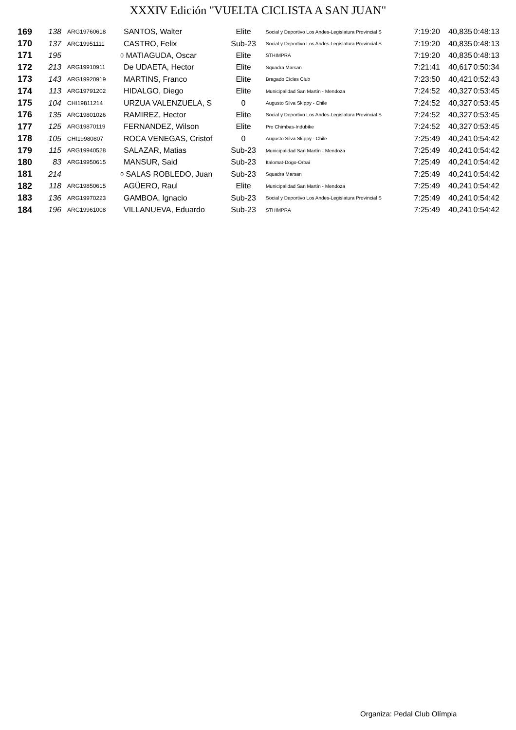XXXIV Edición "VUELTA CICLISTA A SAN JUAN"
| 169 | 138 | ARG19760618 | SANTOS, Walter | Elite | Social y Deportivo Los Andes-Legislatura Provincial S | 7:19:20 | 40,835 | 0:48:13 |
| 170 | 137 | ARG19951111 | CASTRO, Felix | Sub-23 | Social y Deportivo Los Andes-Legislatura Provincial S | 7:19:20 | 40,835 | 0:48:13 |
| 171 | 195 | 0 | MATIAGUDA, Oscar | Elite | STHIMPRA | 7:19:20 | 40,835 | 0:48:13 |
| 172 | 213 | ARG19910911 | De UDAETA, Hector | Elite | Squadra Marsan | 7:21:41 | 40,617 | 0:50:34 |
| 173 | 143 | ARG19920919 | MARTINS, Franco | Elite | Bragado Cicles Club | 7:23:50 | 40,421 | 0:52:43 |
| 174 | 113 | ARG19791202 | HIDALGO, Diego | Elite | Municipalidad San Martín - Mendoza | 7:24:52 | 40,327 | 0:53:45 |
| 175 | 104 | CHI19811214 | URZUA VALENZUELA, S | 0 | Augusto Silva Skippy - Chile | 7:24:52 | 40,327 | 0:53:45 |
| 176 | 135 | ARG19801026 | RAMIREZ, Hector | Elite | Social y Deportivo Los Andes-Legislatura Provincial S | 7:24:52 | 40,327 | 0:53:45 |
| 177 | 125 | ARG19870119 | FERNANDEZ, Wilson | Elite | Pro Chimbas-Indubike | 7:24:52 | 40,327 | 0:53:45 |
| 178 | 105 | CHI19980807 | ROCA VENEGAS, Cristof | 0 | Augusto Silva Skippy - Chile | 7:25:49 | 40,241 | 0:54:42 |
| 179 | 115 | ARG19940528 | SALAZAR, Matias | Sub-23 | Municipalidad San Martín - Mendoza | 7:25:49 | 40,241 | 0:54:42 |
| 180 | 83 | ARG19950615 | MANSUR, Said | Sub-23 | Italomat-Dogo-Orbai | 7:25:49 | 40,241 | 0:54:42 |
| 181 | 214 | 0 | SALAS ROBLEDO, Juan | Sub-23 | Squadra Marsan | 7:25:49 | 40,241 | 0:54:42 |
| 182 | 118 | ARG19850615 | AGÜERO, Raul | Elite | Municipalidad San Martín - Mendoza | 7:25:49 | 40,241 | 0:54:42 |
| 183 | 136 | ARG19970223 | GAMBOA, Ignacio | Sub-23 | Social y Deportivo Los Andes-Legislatura Provincial S | 7:25:49 | 40,241 | 0:54:42 |
| 184 | 196 | ARG19961008 | VILLANUEVA, Eduardo | Sub-23 | STHIMPRA | 7:25:49 | 40,241 | 0:54:42 |
Organiza: Pedal Club Olímpia